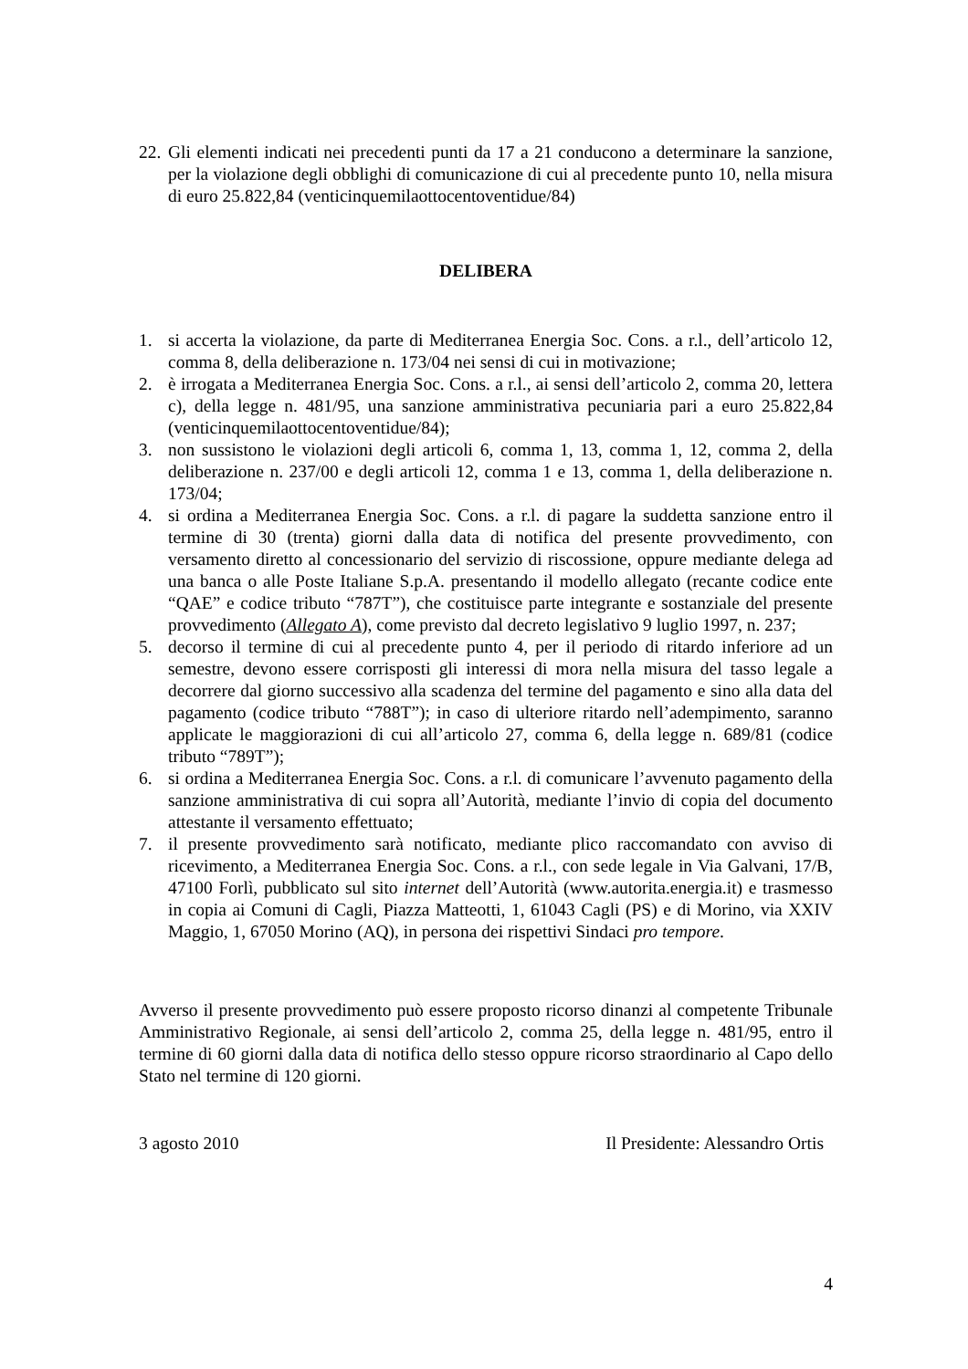22. Gli elementi indicati nei precedenti punti da 17 a 21 conducono a determinare la sanzione, per la violazione degli obblighi di comunicazione di cui al precedente punto 10, nella misura di euro 25.822,84 (venticinquemilaottocentoventidue/84)
DELIBERA
1. si accerta la violazione, da parte di Mediterranea Energia Soc. Cons. a r.l., dell’articolo 12, comma 8, della deliberazione n. 173/04 nei sensi di cui in motivazione;
2. è irrogata a Mediterranea Energia Soc. Cons. a r.l., ai sensi dell’articolo 2, comma 20, lettera c), della legge n. 481/95, una sanzione amministrativa pecuniaria pari a euro 25.822,84 (venticinquemilaottocentoventidue/84);
3. non sussistono le violazioni degli articoli 6, comma 1, 13, comma 1, 12, comma 2, della deliberazione n. 237/00 e degli articoli 12, comma 1 e 13, comma 1, della deliberazione n. 173/04;
4. si ordina a Mediterranea Energia Soc. Cons. a r.l. di pagare la suddetta sanzione entro il termine di 30 (trenta) giorni dalla data di notifica del presente provvedimento, con versamento diretto al concessionario del servizio di riscossione, oppure mediante delega ad una banca o alle Poste Italiane S.p.A. presentando il modello allegato (recante codice ente “QAE” e codice tributo “787T”), che costituisce parte integrante e sostanziale del presente provvedimento (Allegato A), come previsto dal decreto legislativo 9 luglio 1997, n. 237;
5. decorso il termine di cui al precedente punto 4, per il periodo di ritardo inferiore ad un semestre, devono essere corrisposti gli interessi di mora nella misura del tasso legale a decorrere dal giorno successivo alla scadenza del termine del pagamento e sino alla data del pagamento (codice tributo “788T”); in caso di ulteriore ritardo nell’adempimento, saranno applicate le maggiorazioni di cui all’articolo 27, comma 6, della legge n. 689/81 (codice tributo “789T”);
6. si ordina a Mediterranea Energia Soc. Cons. a r.l. di comunicare l’avvenuto pagamento della sanzione amministrativa di cui sopra all’Autorità, mediante l’invio di copia del documento attestante il versamento effettuato;
7. il presente provvedimento sarà notificato, mediante plico raccomandato con avviso di ricevimento, a Mediterranea Energia Soc. Cons. a r.l., con sede legale in Via Galvani, 17/B, 47100 Forlì, pubblicato sul sito internet dell’Autorità (www.autorita.energia.it) e trasmesso in copia ai Comuni di Cagli, Piazza Matteotti, 1, 61043 Cagli (PS) e di Morino, via XXIV Maggio, 1, 67050 Morino (AQ), in persona dei rispettivi Sindaci pro tempore.
Avverso il presente provvedimento può essere proposto ricorso dinanzi al competente Tribunale Amministrativo Regionale, ai sensi dell’articolo 2, comma 25, della legge n. 481/95, entro il termine di 60 giorni dalla data di notifica dello stesso oppure ricorso straordinario al Capo dello Stato nel termine di 120 giorni.
3 agosto 2010 Il Presidente: Alessandro Ortis
4